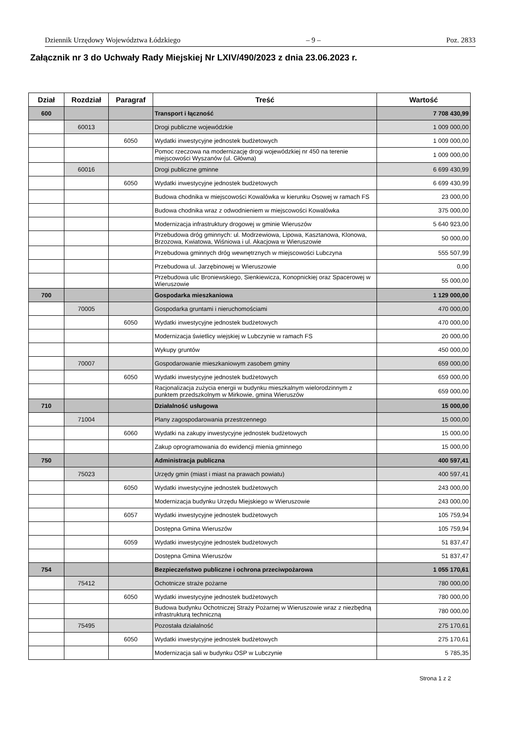Dziennik Urzędowy Województwa Łódzkiego – 9 – Poz. 2833
Załącznik nr 3 do Uchwały Rady Miejskiej Nr LXIV/490/2023 z dnia 23.06.2023 r.
| Dział | Rozdział | Paragraf | Treść | Wartość |
| --- | --- | --- | --- | --- |
| 600 | | | Transport i łączność | 7 708 430,99 |
| | 60013 | | Drogi publiczne wojewódzkie | 1 009 000,00 |
| | | 6050 | Wydatki inwestycyjne jednostek budżetowych | 1 009 000,00 |
| | | | Pomoc rzeczowa na modernizację drogi wojewódzkiej nr 450 na terenie miejscowości Wyszanów (ul. Główna) | 1 009 000,00 |
| | 60016 | | Drogi publiczne gminne | 6 699 430,99 |
| | | 6050 | Wydatki inwestycyjne jednostek budżetowych | 6 699 430,99 |
| | | | Budowa chodnika w miejscowości Kowalówka w kierunku Osowej w ramach FS | 23 000,00 |
| | | | Budowa chodnika wraz z odwodnieniem w miejscowości Kowalówka | 375 000,00 |
| | | | Modernizacja infrastruktury drogowej w gminie Wieruszów | 5 640 923,00 |
| | | | Przebudowa dróg gminnych: ul. Modrzewiowa, Lipowa, Kasztanowa, Klonowa, Brzozowa, Kwiatowa, Wiśniowa i ul. Akacjowa w Wieruszowie | 50 000,00 |
| | | | Przebudowa gminnych dróg wewnętrznych w miejscowości Lubczyna | 555 507,99 |
| | | | Przebudowa ul. Jarzębinowej w Wieruszowie | 0,00 |
| | | | Przebudowa ulic Broniewskiego, Sienkiewicza, Konopnickiej oraz Spacerowej w Wieruszowie | 55 000,00 |
| 700 | | | Gospodarka mieszkaniowa | 1 129 000,00 |
| | 70005 | | Gospodarka gruntami i nieruchomościami | 470 000,00 |
| | | 6050 | Wydatki inwestycyjne jednostek budżetowych | 470 000,00 |
| | | | Modernizacja świetlicy wiejskiej w Lubczynie w ramach FS | 20 000,00 |
| | | | Wykupy gruntów | 450 000,00 |
| | 70007 | | Gospodarowanie mieszkaniowym zasobem gminy | 659 000,00 |
| | | 6050 | Wydatki inwestycyjne jednostek budżetowych | 659 000,00 |
| | | | Racjonalizacja zużycia energii w budynku mieszkalnym wielorodzinnym z punktem przedszkolnym w Mirkowie, gmina Wieruszów | 659 000,00 |
| 710 | | | Działalność usługowa | 15 000,00 |
| | 71004 | | Plany zagospodarowania przestrzennego | 15 000,00 |
| | | 6060 | Wydatki na zakupy inwestycyjne jednostek budżetowych | 15 000,00 |
| | | | Zakup oprogramowania do ewidencji mienia gminnego | 15 000,00 |
| 750 | | | Administracja publiczna | 400 597,41 |
| | 75023 | | Urzędy gmin (miast i miast na prawach powiatu) | 400 597,41 |
| | | 6050 | Wydatki inwestycyjne jednostek budżetowych | 243 000,00 |
| | | | Modernizacja budynku Urzędu Miejskiego w Wieruszowie | 243 000,00 |
| | | 6057 | Wydatki inwestycyjne jednostek budżetowych | 105 759,94 |
| | | | Dostępna Gmina Wieruszów | 105 759,94 |
| | | 6059 | Wydatki inwestycyjne jednostek budżetowych | 51 837,47 |
| | | | Dostępna Gmina Wieruszów | 51 837,47 |
| 754 | | | Bezpieczeństwo publiczne i ochrona przeciwpożarowa | 1 055 170,61 |
| | 75412 | | Ochotnicze straże pożarne | 780 000,00 |
| | | 6050 | Wydatki inwestycyjne jednostek budżetowych | 780 000,00 |
| | | | Budowa budynku Ochotniczej Straży Pożarnej w Wieruszowie wraz z niezbędną infrastrukturą techniczną | 780 000,00 |
| | 75495 | | Pozostała działalność | 275 170,61 |
| | | 6050 | Wydatki inwestycyjne jednostek budżetowych | 275 170,61 |
| | | | Modernizacja sali w budynku OSP w Lubczynie | 5 785,35 |
Strona 1 z 2